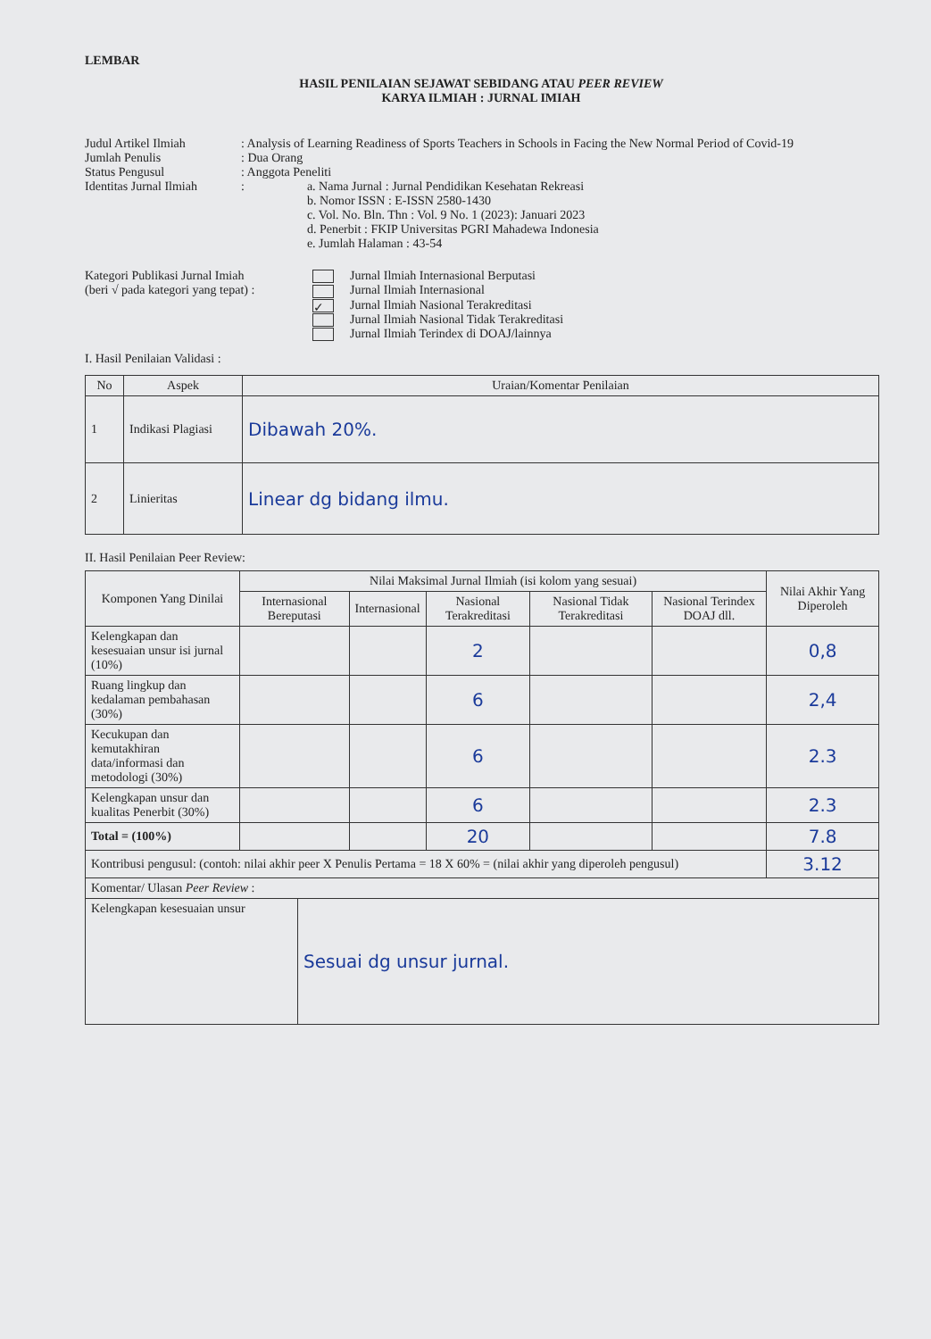LEMBAR
HASIL PENILAIAN SEJAWAT SEBIDANG ATAU PEER REVIEW
KARYA ILMIAH : JURNAL IMIAH
Judul Artikel Ilmiah : Analysis of Learning Readiness of Sports Teachers in Schools in Facing the New Normal Period of Covid-19
Jumlah Penulis : Dua Orang
Status Pengusul : Anggota Peneliti
Identitas Jurnal Ilmiah
: a. Nama Jurnal : Jurnal Pendidikan Kesehatan Rekreasi
b. Nomor ISSN : E-ISSN 2580-1430
c. Vol. No. Bln. Thn : Vol. 9 No. 1 (2023): Januari 2023
d. Penerbit : FKIP Universitas PGRI Mahadewa Indonesia
e. Jumlah Halaman : 43-54
Kategori Publikasi Jurnal Imiah
(beri √ pada kategori yang tepat) :
Jurnal Ilmiah Internasional Berputasi
Jurnal Ilmiah Internasional
✓ Jurnal Ilmiah Nasional Terakreditasi
Jurnal Ilmiah Nasional Tidak Terakreditasi
Jurnal Ilmiah Terindex di DOAJ/lainnya
I. Hasil Penilaian Validasi :
| No | Aspek | Uraian/Komentar Penilaian |
| --- | --- | --- |
| 1 | Indikasi Plagiasi | Dibawah 20%. |
| 2 | Linieritas | Linear dg bidang ilmu. |
II. Hasil Penilaian Peer Review:
| Komponen Yang Dinilai | Nilai Maksimal Jurnal Ilmiah (isi kolom yang sesuai) | | | | | Nilai Akhir Yang Diperoleh |
| --- | --- | --- | --- | --- | --- | --- |
| | Internasional Bereputasi | Internasional | Nasional Terakreditasi | Nasional Tidak Terakreditasi | Nasional Terindex DOAJ dll. | |
| Kelengkapan dan kesesuaian unsur isi jurnal (10%) | | | 2 | | | 0,8 |
| Ruang lingkup dan kedalaman pembahasan (30%) | | | 6 | | | 2,4 |
| Kecukupan dan kemutakhiran data/informasi dan metodologi (30%) | | | 6 | | | 2.3 |
| Kelengkapan unsur dan kualitas Penerbit (30%) | | | 6 | | | 2.3 |
| Total = (100%) | | | 20 | | | 7.8 |
| Kontribusi pengusul: (contoh: nilai akhir peer X Penulis Pertama = 18 X 60% = (nilai akhir yang diperoleh pengusul) | | | | | | 3.12 |
| Komentar/ Ulasan Peer Review : | | | | | | |
| Kelengkapan kesesuaian unsur | Sesuai dg unsur jurnal. |